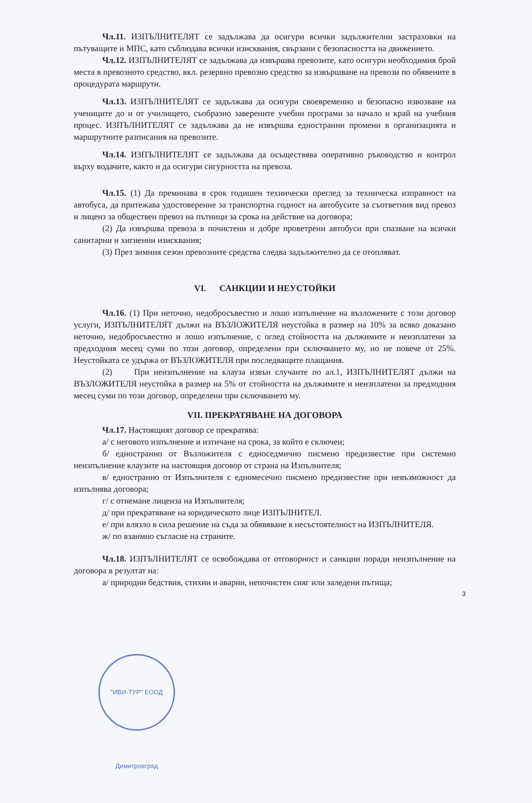Чл.11. ИЗПЪЛНИТЕЛЯТ се задължава да осигури всички задължителни застраховки на пътуващите и МПС, като съблюдава всички изисквания, свързани с безопасността на движението.
Чл.12. ИЗПЪЛНИТЕЛЯТ се задължава да извършва превозите, като осигури необходимия брой места в превозното средство, вкл. резервно превозно средство за извършване на превози по обявените в процедурата маршрути.
Чл.13. ИЗПЪЛНИТЕЛЯТ се задължава да осигури своевременно и безопасно извозване на учениците до и от училището, съобразно заверените учебни програми за начало и край на учебния процес. ИЗПЪЛНИТЕЛЯТ се задължава да не извършва едностранни промени в организацията и маршрутните разписания на превозите.
Чл.14. ИЗПЪЛНИТЕЛЯТ се задължава да осъществява оперативно ръководство и контрол върху водачите, както и да осигури сигурността на превоза.
Чл.15. (1) Да преминава в срок годишен технически преглед за техническа изправност на автобуса, да притежава удостоверение за транспортна годност на автобусите за съответния вид превоз и лиценз за обществен превоз на пътници за срока на действие на договора;
(2) Да извършва превоза в почистени и добре проветрени автобуси при спазване на всички санитарни и хигиенни изисквания;
(3) През зимния сезон превозните средства следва задължително да се отопляват.
VI. САНКЦИИ И НЕУСТОЙКИ
Чл.16. (1) При неточно, недобросъвестно и лошо изпълнение на възложените с този договор услуги, ИЗПЪЛНИТЕЛЯТ дължи на ВЪЗЛОЖИТЕЛЯ неустойка в размер на 10% за всяко доказано неточно, недобросъвестно и лошо изпълнение, с оглед стойността на дължимите и неизплатени за предходния месец суми по този договор, определени при сключването му, но не повече от 25%. Неустойката се удържа от ВЪЗЛОЖИТЕЛЯ при последващите плащания.
(2) При неизпълнение на клауза извън случаите по ал.1, ИЗПЪЛНИТЕЛЯТ дължи на ВЪЗЛОЖИТЕЛЯ неустойка в размер на 5% от стойността на дължимите и неизплатени за предходния месец суми по този договор, определени при сключването му.
VII. ПРЕКРАТЯВАНЕ НА ДОГОВОРА
Чл.17. Настоящият договор се прекратява:
а/ с неговото изпълнение и изтичане на срока, за който е сключен;
б/ едностранно от Възложителя с едноседмично писмено предизвестие при системно неизпълнение клаузите на настоящия договор от страна на Изпълнителя;
в/ едностранно от Изпълнителя с едномесечно писмено предизвестие при невъзможност да изпълнява договора;
г/ с отнемане лиценза на Изпълнителя;
д/ при прекратяване на юридическото лице ИЗПЪЛНИТЕЛ.
е/ при влязло в сила решение на съда за обявяване в несъстоятелност на ИЗПЪЛНИТЕЛЯ.
ж/ по взаимно съгласие на страните.
Чл.18. ИЗПЪЛНИТЕЛЯТ се освобождава от отговорност и санкции поради неизпълнение на договора в резултат на:
а/ природни бедствия, стихии и аварии, непочистен сняг или заледени пътища;
3
"ИВИ-ТУР" ЕООД Димитровград